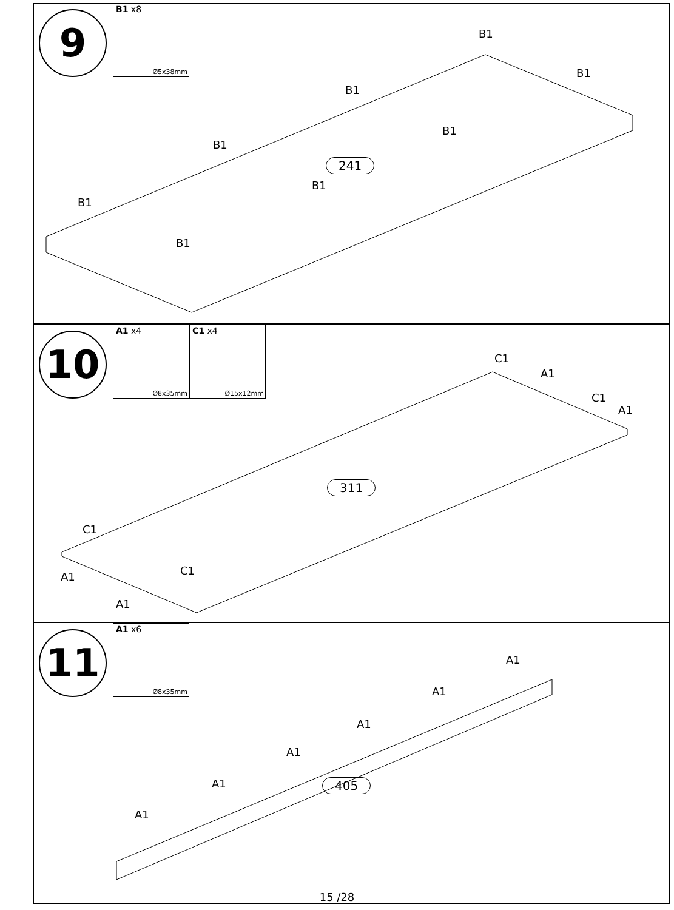9
B1 x8
Ø5x38mm
B1
B1
B1
B1
B1
B1
B1
B1
241
10
A1 x4
Ø8x35mm
C1 x4
Ø15x12mm
C1
A1
C1
A1
311
C1
A1 C1
A1
11
A1 x6
Ø8x35mm
A1
A1
A1
A1
405
A1
A1
15 /28